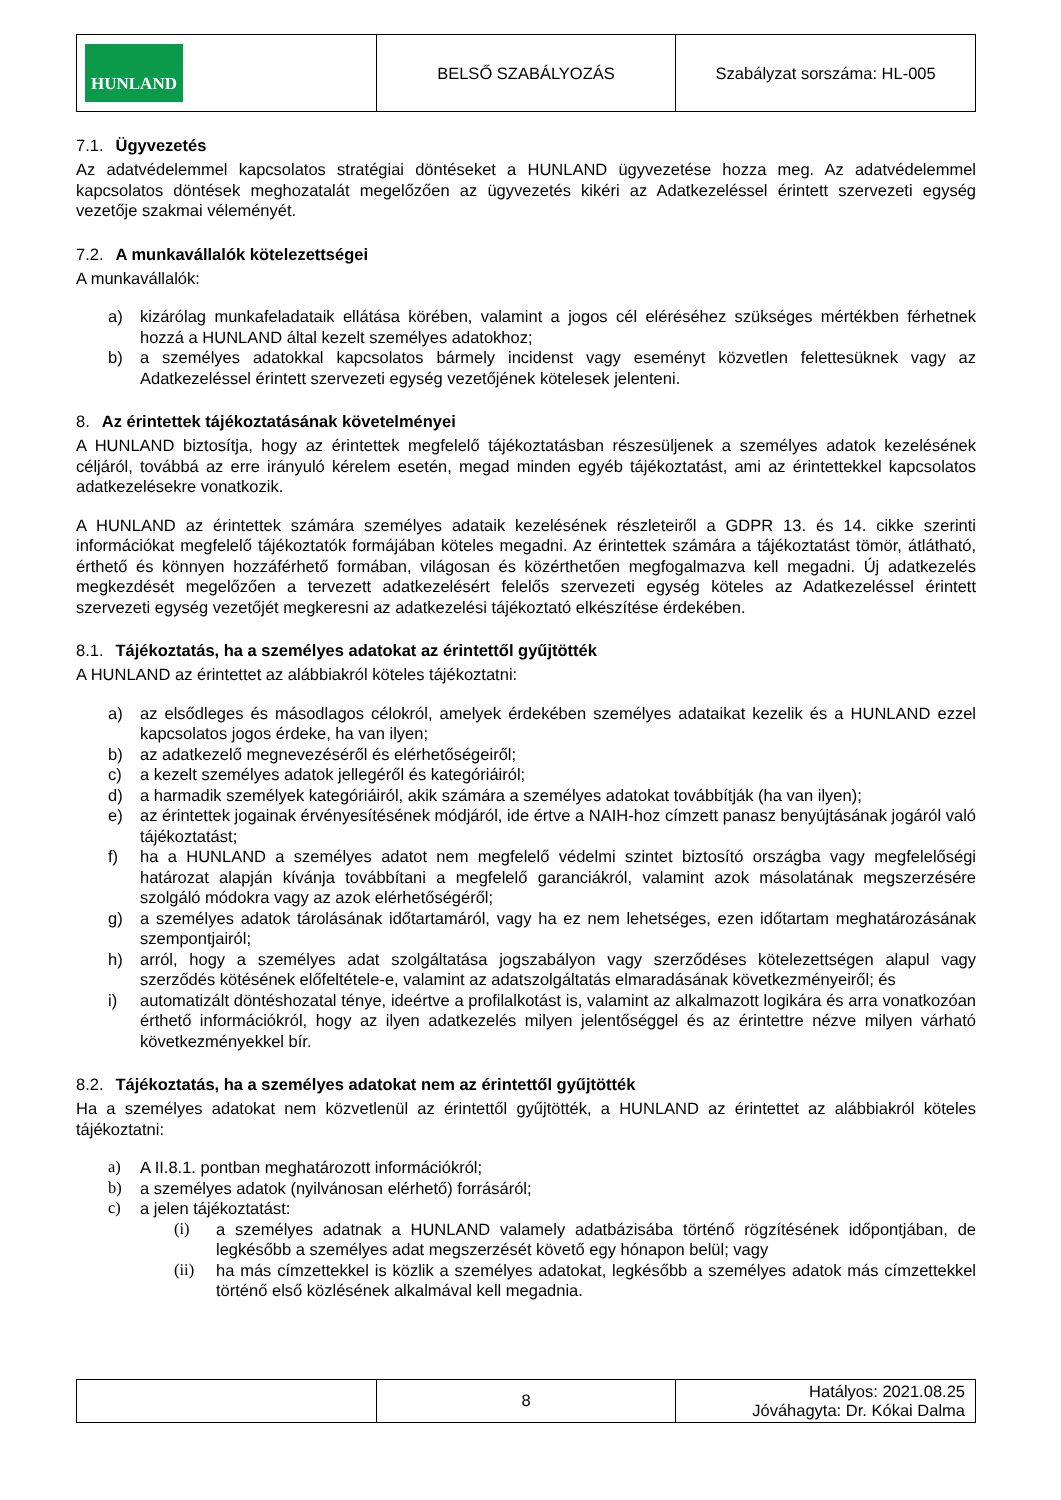| HUNLAND | BELSŐ SZABÁLYOZÁS | Szabályzat sorszáma: HL-005 |
7.1. Ügyvezetés
Az adatvédelemmel kapcsolatos stratégiai döntéseket a HUNLAND ügyvezetése hozza meg. Az adatvédelemmel kapcsolatos döntések meghozatalát megelőzően az ügyvezetés kikéri az Adatkezeléssel érintett szervezeti egység vezetője szakmai véleményét.
7.2. A munkavállalók kötelezettségei
A munkavállalók:
a) kizárólag munkafeladataik ellátása körében, valamint a jogos cél eléréséhez szükséges mértékben férhetnek hozzá a HUNLAND által kezelt személyes adatokhoz;
b) a személyes adatokkal kapcsolatos bármely incidenst vagy eseményt közvetlen felettesüknek vagy az Adatkezeléssel érintett szervezeti egység vezetőjének kötelesek jelenteni.
8. Az érintettek tájékoztatásának követelményei
A HUNLAND biztosítja, hogy az érintettek megfelelő tájékoztatásban részesüljenek a személyes adatok kezelésének céljáról, továbbá az erre irányuló kérelem esetén, megad minden egyéb tájékoztatást, ami az érintettekkel kapcsolatos adatkezelésekre vonatkozik.
A HUNLAND az érintettek számára személyes adataik kezelésének részleteiről a GDPR 13. és 14. cikke szerinti információkat megfelelő tájékoztatók formájában köteles megadni. Az érintettek számára a tájékoztatást tömör, átlátható, érthető és könnyen hozzáférhető formában, világosan és közérthetően megfogalmazva kell megadni. Új adatkezelés megkezdését megelőzően a tervezett adatkezelésért felelős szervezeti egység köteles az Adatkezeléssel érintett szervezeti egység vezetőjét megkeresni az adatkezelési tájékoztató elkészítése érdekében.
8.1. Tájékoztatás, ha a személyes adatokat az érintettől gyűjtötték
A HUNLAND az érintettet az alábbiakról köteles tájékoztatni:
a) az elsődleges és másodlagos célokról, amelyek érdekében személyes adataikat kezelik és a HUNLAND ezzel kapcsolatos jogos érdeke, ha van ilyen;
b) az adatkezelő megnevezéséről és elérhetőségeiről;
c) a kezelt személyes adatok jellegéről és kategóriáiról;
d) a harmadik személyek kategóriáiról, akik számára a személyes adatokat továbbítják (ha van ilyen);
e) az érintettek jogainak érvényesítésének módjáról, ide értve a NAIH-hoz címzett panasz benyújtásának jogáról való tájékoztatást;
f) ha a HUNLAND a személyes adatot nem megfelelő védelmi szintet biztosító országba vagy megfelelőségi határozat alapján kívánja továbbítani a megfelelő garanciákról, valamint azok másolatának megszerzésére szolgáló módokra vagy az azok elérhetőségéről;
g) a személyes adatok tárolásának időtartamáról, vagy ha ez nem lehetséges, ezen időtartam meghatározásának szempontjairól;
h) arról, hogy a személyes adat szolgáltatása jogszabályon vagy szerződéses kötelezettségen alapul vagy szerződés kötésének előfeltétele-e, valamint az adatszolgáltatás elmaradásának következményeiről; és
i) automatizált döntéshozatal ténye, ideértve a profilalkotást is, valamint az alkalmazott logikára és arra vonatkozóan érthető információkról, hogy az ilyen adatkezelés milyen jelentőséggel és az érintettre nézve milyen várható következményekkel bír.
8.2. Tájékoztatás, ha a személyes adatokat nem az érintettől gyűjtötték
Ha a személyes adatokat nem közvetlenül az érintettől gyűjtötték, a HUNLAND az érintettet az alábbiakról köteles tájékoztatni:
a) A II.8.1. pontban meghatározott információkról;
b) a személyes adatok (nyilvánosan elérhető) forrásáról;
c) a jelen tájékoztatást:
(i) a személyes adatnak a HUNLAND valamely adatbázisába történő rögzítésének időpontjában, de legkésőbb a személyes adat megszerzését követő egy hónapon belül; vagy
(ii) ha más címzettekkel is közlik a személyes adatokat, legkésőbb a személyes adatok más címzettekkel történő első közlésének alkalmával kell megadnia.
| | 8 | Hatályos: 2021.08.25 Jóváhagyta: Dr. Kókai Dalma |